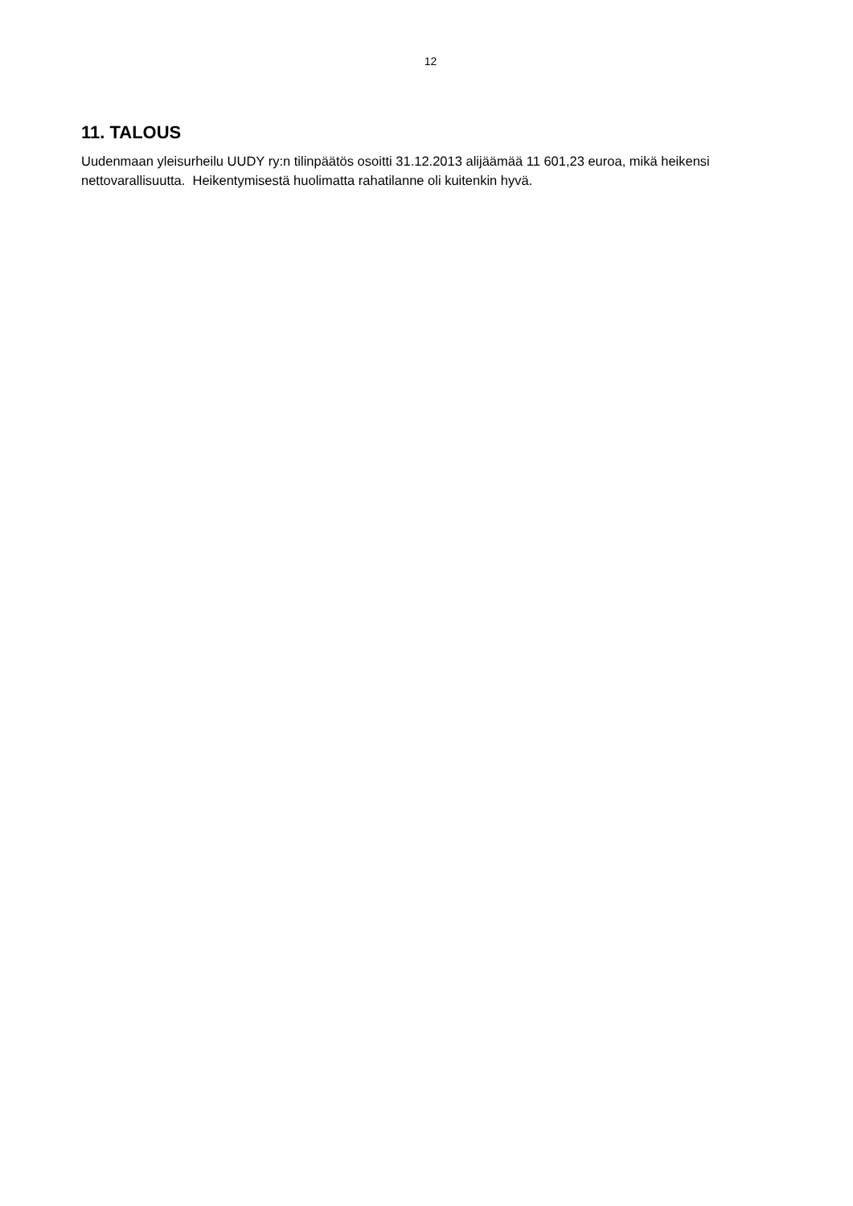12
11. TALOUS
Uudenmaan yleisurheilu UUDY ry:n tilinpäätös osoitti 31.12.2013 alijäämää 11 601,23 euroa, mikä heikensi nettovarallisuutta. Heikentymisestä huolimatta rahatilanne oli kuitenkin hyvä.